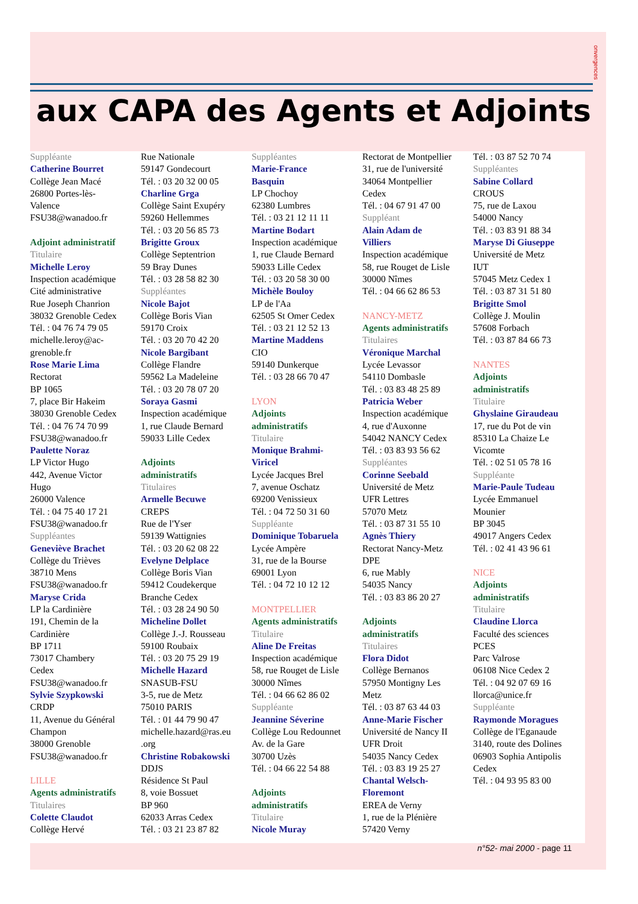onvergences
aux CAPA des Agents et Adjoints
Suppléante
Catherine Bourret
Collège Jean Macé
26800 Portes-lès-
Valence
FSU38@wanadoo.fr
Adjoint administratif
Titulaire
Michelle Leroy
Inspection académique
Cité administrative
Rue Joseph Chanrion
38032 Grenoble Cedex
Tél. : 04 76 74 79 05
michelle.leroy@ac-
grenoble.fr
Rose Marie Lima
Rectorat
BP 1065
7, place Bir Hakeim
38030 Grenoble Cedex
Tél. : 04 76 74 70 99
FSU38@wanadoo.fr
Paulette Noraz
LP Victor Hugo
442, Avenue Victor
Hugo
26000 Valence
Tél. : 04 75 40 17 21
FSU38@wanadoo.fr
Suppléantes
Geneviève Brachet
Collège du Trièves
38710 Mens
FSU38@wanadoo.fr
Maryse Crida
LP la Cardinière
191, Chemin de la
Cardinière
BP 1711
73017 Chambery
Cedex
FSU38@wanadoo.fr
Sylvie Szypkowski
CRDP
11, Avenue du Général
Champon
38000 Grenoble
FSU38@wanadoo.fr
LILLE
Agents administratifs
Titulaires
Colette Claudot
Collège Hervé
Rue Nationale
59147 Gondecourt
Tél. : 03 20 32 00 05
Charline Grga
Collège Saint Exupéry
59260 Hellemmes
Tél. : 03 20 56 85 73
Brigitte Groux
Collège Septentrion
59 Bray Dunes
Tél. : 03 28 58 82 30
Suppléantes
Nicole Bajot
Collège Boris Vian
59170 Croix
Tél. : 03 20 70 42 20
Nicole Bargibant
Collège Flandre
59562 La Madeleine
Tél. : 03 20 78 07 20
Soraya Gasmi
Inspection académique
1, rue Claude Bernard
59033 Lille Cedex
Adjoints
administratifs
Titulaires
Armelle Becuwe
CREPS
Rue de l'Yser
59139 Wattignies
Tél. : 03 20 62 08 22
Evelyne Delplace
Collège Boris Vian
59412 Coudekerque
Branche Cedex
Tél. : 03 28 24 90 50
Micheline Dollet
Collège J.-J. Rousseau
59100 Roubaix
Tél. : 03 20 75 29 19
Michelle Hazard
SNASUB-FSU
3-5, rue de Metz
75010 PARIS
Tél. : 01 44 79 90 47
michelle.hazard@ras.eu
.org
Christine Robakowski
DDJS
Résidence St Paul
8, voie Bossuet
BP 960
62033 Arras Cedex
Tél. : 03 21 23 87 82
Suppléantes
Marie-France
Basquin
LP Chochoy
62380 Lumbres
Tél. : 03 21 12 11 11
Martine Bodart
Inspection académique
1, rue Claude Bernard
59033 Lille Cedex
Tél. : 03 20 58 30 00
Michèle Bouloy
LP de l'Aa
62505 St Omer Cedex
Tél. : 03 21 12 52 13
Martine Maddens
CIO
59140 Dunkerque
Tél. : 03 28 66 70 47
LYON
Adjoints
administratifs
Titulaire
Monique Brahmi-
Viricel
Lycée Jacques Brel
7, avenue Oschatz
69200 Venissieux
Tél. : 04 72 50 31 60
Suppléante
Dominique Tobaruela
Lycée Ampère
31, rue de la Bourse
69001 Lyon
Tél. : 04 72 10 12 12
MONTPELLIER
Agents administratifs
Titulaire
Aline De Freitas
Inspection académique
58, rue Rouget de Lisle
30000 Nîmes
Tél. : 04 66 62 86 02
Suppléante
Jeannine Séverine
Collège Lou Redounnet
Av. de la Gare
30700 Uzès
Tél. : 04 66 22 54 88
Adjoints
administratifs
Titulaire
Nicole Muray
Rectorat de Montpellier
31, rue de l'université
34064 Montpellier
Cedex
Tél. : 04 67 91 47 00
Suppléant
Alain Adam de
Villiers
Inspection académique
58, rue Rouget de Lisle
30000 Nîmes
Tél. : 04 66 62 86 53
NANCY-METZ
Agents administratifs
Titulaires
Véronique Marchal
Lycée Levassor
54110 Dombasle
Tél. : 03 83 48 25 89
Patricia Weber
Inspection académique
4, rue d'Auxonne
54042 NANCY Cedex
Tél. : 03 83 93 56 62
Suppléantes
Corinne Seebald
Université de Metz
UFR Lettres
57070 Metz
Tél. : 03 87 31 55 10
Agnès Thiery
Rectorat Nancy-Metz
DPE
6, rue Mably
54035 Nancy
Tél. : 03 83 86 20 27
Adjoints
administratifs
Titulaires
Flora Didot
Collège Bernanos
57950 Montigny Les
Metz
Tél. : 03 87 63 44 03
Anne-Marie Fischer
Université de Nancy II
UFR Droit
54035 Nancy Cedex
Tél. : 03 83 19 25 27
Chantal Welsch-
Floremont
EREA de Verny
1, rue de la Plénière
57420 Verny
Tél. : 03 87 52 70 74
Suppléantes
Sabine Collard
CROUS
75, rue de Laxou
54000 Nancy
Tél. : 03 83 91 88 34
Maryse Di Giuseppe
Université de Metz
IUT
57045 Metz Cedex 1
Tél. : 03 87 31 51 80
Brigitte Smol
Collège J. Moulin
57608 Forbach
Tél. : 03 87 84 66 73
NANTES
Adjoints
administratifs
Titulaire
Ghyslaine Giraudeau
17, rue du Pot de vin
85310 La Chaize Le
Vicomte
Tél. : 02 51 05 78 16
Suppléante
Marie-Paule Tudeau
Lycée Emmanuel
Mounier
BP 3045
49017 Angers Cedex
Tél. : 02 41 43 96 61
NICE
Adjoints
administratifs
Titulaire
Claudine Llorca
Faculté des sciences
PCES
Parc Valrose
06108 Nice Cedex 2
Tél. : 04 92 07 69 16
llorca@unice.fr
Suppléante
Raymonde Moragues
Collège de l'Eganaude
3140, route des Dolines
06903 Sophia Antipolis
Cedex
Tél. : 04 93 95 83 00
n°52- mai 2000 - page 11